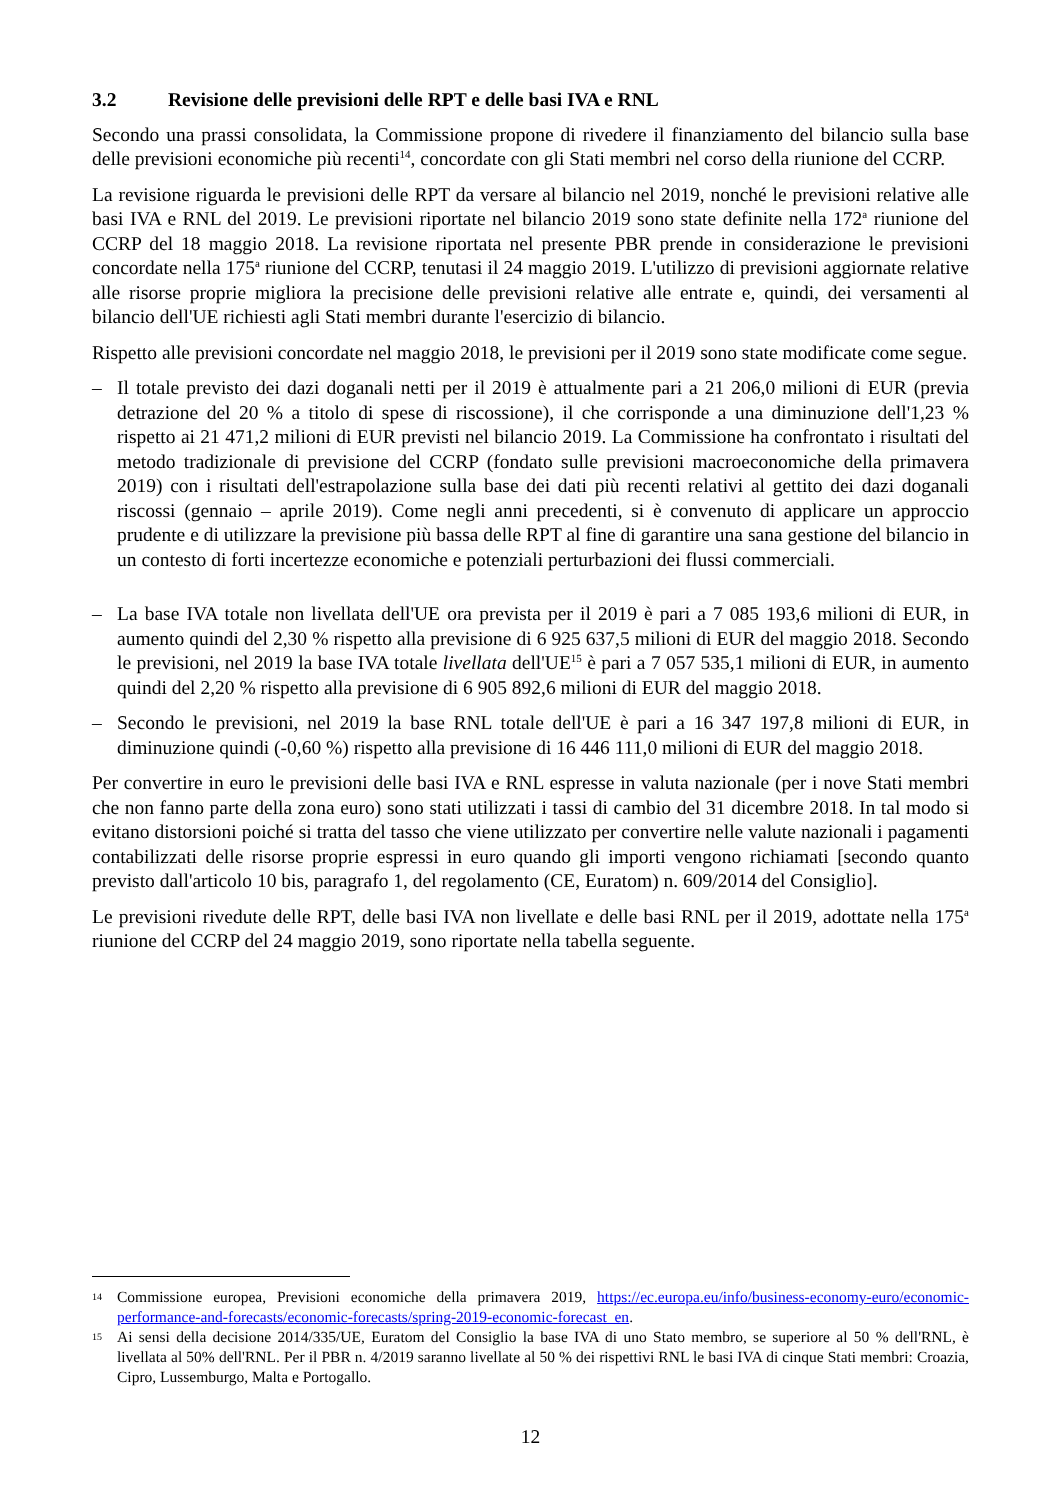3.2 Revisione delle previsioni delle RPT e delle basi IVA e RNL
Secondo una prassi consolidata, la Commissione propone di rivedere il finanziamento del bilancio sulla base delle previsioni economiche più recenti<sup>14</sup>, concordate con gli Stati membri nel corso della riunione del CCRP.
La revisione riguarda le previsioni delle RPT da versare al bilancio nel 2019, nonché le previsioni relative alle basi IVA e RNL del 2019. Le previsioni riportate nel bilancio 2019 sono state definite nella 172<sup>a</sup> riunione del CCRP del 18 maggio 2018. La revisione riportata nel presente PBR prende in considerazione le previsioni concordate nella 175<sup>a</sup> riunione del CCRP, tenutasi il 24 maggio 2019. L'utilizzo di previsioni aggiornate relative alle risorse proprie migliora la precisione delle previsioni relative alle entrate e, quindi, dei versamenti al bilancio dell'UE richiesti agli Stati membri durante l'esercizio di bilancio.
Rispetto alle previsioni concordate nel maggio 2018, le previsioni per il 2019 sono state modificate come segue.
– Il totale previsto dei dazi doganali netti per il 2019 è attualmente pari a 21 206,0 milioni di EUR (previa detrazione del 20 % a titolo di spese di riscossione), il che corrisponde a una diminuzione dell'1,23 % rispetto ai 21 471,2 milioni di EUR previsti nel bilancio 2019. La Commissione ha confrontato i risultati del metodo tradizionale di previsione del CCRP (fondato sulle previsioni macroeconomiche della primavera 2019) con i risultati dell'estrapolazione sulla base dei dati più recenti relativi al gettito dei dazi doganali riscossi (gennaio – aprile 2019). Come negli anni precedenti, si è convenuto di applicare un approccio prudente e di utilizzare la previsione più bassa delle RPT al fine di garantire una sana gestione del bilancio in un contesto di forti incertezze economiche e potenziali perturbazioni dei flussi commerciali.
– La base IVA totale non livellata dell'UE ora prevista per il 2019 è pari a 7 085 193,6 milioni di EUR, in aumento quindi del 2,30 % rispetto alla previsione di 6 925 637,5 milioni di EUR del maggio 2018. Secondo le previsioni, nel 2019 la base IVA totale livellata dell'UE<sup>15</sup> è pari a 7 057 535,1 milioni di EUR, in aumento quindi del 2,20 % rispetto alla previsione di 6 905 892,6 milioni di EUR del maggio 2018.
– Secondo le previsioni, nel 2019 la base RNL totale dell'UE è pari a 16 347 197,8 milioni di EUR, in diminuzione quindi (-0,60 %) rispetto alla previsione di 16 446 111,0 milioni di EUR del maggio 2018.
Per convertire in euro le previsioni delle basi IVA e RNL espresse in valuta nazionale (per i nove Stati membri che non fanno parte della zona euro) sono stati utilizzati i tassi di cambio del 31 dicembre 2018. In tal modo si evitano distorsioni poiché si tratta del tasso che viene utilizzato per convertire nelle valute nazionali i pagamenti contabilizzati delle risorse proprie espressi in euro quando gli importi vengono richiamati [secondo quanto previsto dall'articolo 10 bis, paragrafo 1, del regolamento (CE, Euratom) n. 609/2014 del Consiglio].
Le previsioni rivedute delle RPT, delle basi IVA non livellate e delle basi RNL per il 2019, adottate nella 175<sup>a</sup> riunione del CCRP del 24 maggio 2019, sono riportate nella tabella seguente.
14 Commissione europea, Previsioni economiche della primavera 2019, https://ec.europa.eu/info/business-economy-euro/economic-performance-and-forecasts/economic-forecasts/spring-2019-economic-forecast_en.
15 Ai sensi della decisione 2014/335/UE, Euratom del Consiglio la base IVA di uno Stato membro, se superiore al 50 % dell'RNL, è livellata al 50% dell'RNL. Per il PBR n. 4/2019 saranno livellate al 50 % dei rispettivi RNL le basi IVA di cinque Stati membri: Croazia, Cipro, Lussemburgo, Malta e Portogallo.
12